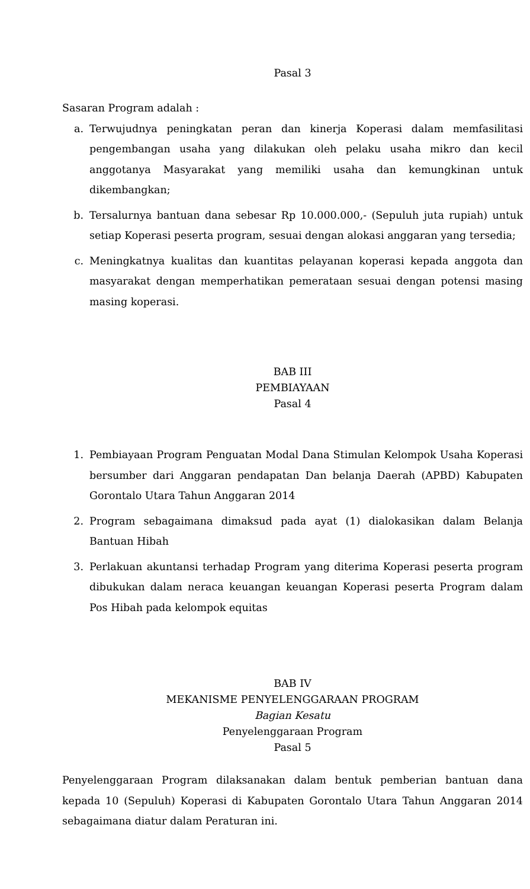Pasal 3
Sasaran Program adalah :
a. Terwujudnya peningkatan peran dan kinerja Koperasi dalam memfasilitasi pengembangan usaha yang dilakukan oleh pelaku usaha mikro dan kecil anggotanya Masyarakat yang memiliki usaha dan kemungkinan untuk dikembangkan;
b. Tersalurnya bantuan dana sebesar Rp 10.000.000,- (Sepuluh juta rupiah) untuk setiap Koperasi peserta program, sesuai dengan alokasi anggaran yang tersedia;
c. Meningkatnya kualitas dan kuantitas pelayanan koperasi kepada anggota dan masyarakat dengan memperhatikan pemerataan sesuai dengan potensi masing masing koperasi.
BAB III
PEMBIAYAAN
Pasal 4
1. Pembiayaan Program Penguatan Modal Dana Stimulan Kelompok Usaha Koperasi bersumber dari Anggaran pendapatan Dan belanja Daerah (APBD) Kabupaten Gorontalo Utara Tahun Anggaran 2014
2. Program sebagaimana dimaksud pada ayat (1) dialokasikan dalam Belanja Bantuan Hibah
3. Perlakuan akuntansi terhadap Program yang diterima Koperasi peserta program dibukukan dalam neraca keuangan keuangan Koperasi peserta Program dalam Pos Hibah pada kelompok equitas
BAB IV
MEKANISME PENYELENGGARAAN PROGRAM
Bagian Kesatu
Penyelenggaraan Program
Pasal 5
Penyelenggaraan Program dilaksanakan dalam bentuk pemberian bantuan dana kepada 10 (Sepuluh) Koperasi di Kabupaten Gorontalo Utara Tahun Anggaran 2014 sebagaimana diatur dalam Peraturan ini.